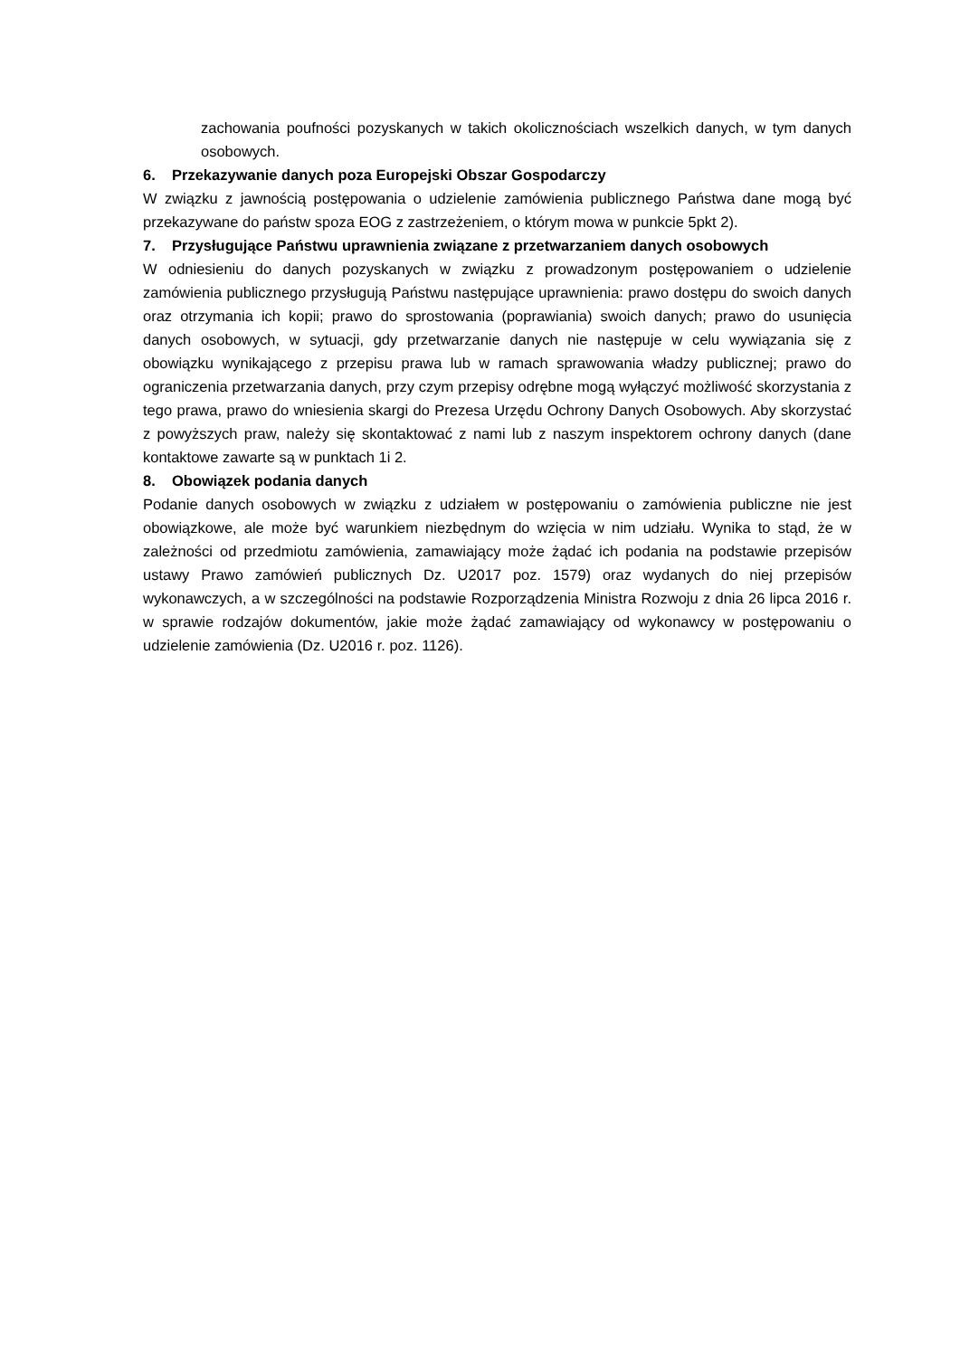zachowania poufności pozyskanych w takich okolicznościach wszelkich danych, w tym danych osobowych.
6. Przekazywanie danych poza Europejski Obszar Gospodarczy
W związku z jawnością postępowania o udzielenie zamówienia publicznego Państwa dane mogą być przekazywane do państw spoza EOG z zastrzeżeniem, o którym mowa w punkcie 5pkt 2).
7. Przysługujące Państwu uprawnienia związane z przetwarzaniem danych osobowych
W odniesieniu do danych pozyskanych w związku z prowadzonym postępowaniem o udzielenie zamówienia publicznego przysługują Państwu następujące uprawnienia: prawo dostępu do swoich danych oraz otrzymania ich kopii; prawo do sprostowania (poprawiania) swoich danych; prawo do usunięcia danych osobowych, w sytuacji, gdy przetwarzanie danych nie następuje w celu wywiązania się z obowiązku wynikającego z przepisu prawa lub w ramach sprawowania władzy publicznej; prawo do ograniczenia przetwarzania danych, przy czym przepisy odrębne mogą wyłączyć możliwość skorzystania z tego prawa, prawo do wniesienia skargi do Prezesa Urzędu Ochrony Danych Osobowych. Aby skorzystać z powyższych praw, należy się skontaktować z nami lub z naszym inspektorem ochrony danych (dane kontaktowe zawarte są w punktach 1i 2.
8. Obowiązek podania danych
Podanie danych osobowych w związku z udziałem w postępowaniu o zamówienia publiczne nie jest obowiązkowe, ale może być warunkiem niezbędnym do wzięcia w nim udziału. Wynika to stąd, że w zależności od przedmiotu zamówienia, zamawiający może żądać ich podania na podstawie przepisów ustawy Prawo zamówień publicznych Dz. U2017 poz. 1579) oraz wydanych do niej przepisów wykonawczych, a w szczególności na podstawie Rozporządzenia Ministra Rozwoju z dnia 26 lipca 2016 r. w sprawie rodzajów dokumentów, jakie może żądać zamawiający od wykonawcy w postępowaniu o udzielenie zamówienia (Dz. U2016 r. poz. 1126).